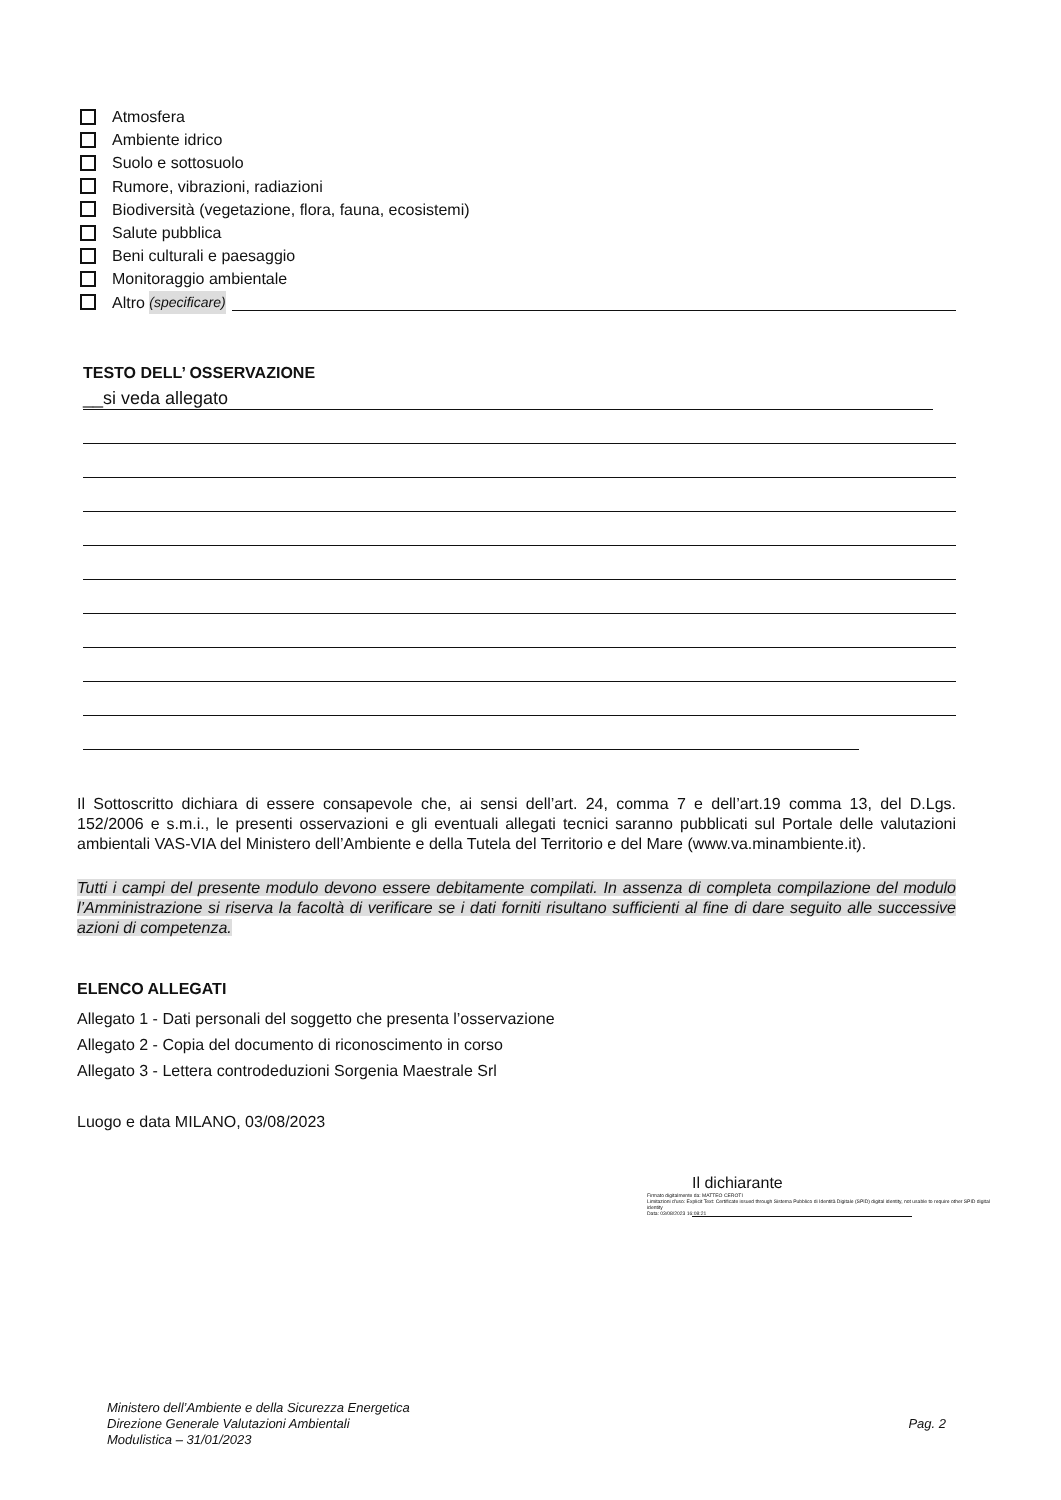Atmosfera
Ambiente idrico
Suolo e sottosuolo
Rumore, vibrazioni, radiazioni
Biodiversità (vegetazione, flora, fauna, ecosistemi)
Salute pubblica
Beni culturali e paesaggio
Monitoraggio ambientale
Altro (specificare)
TESTO DELL’ OSSERVAZIONE
__si veda allegato
Il Sottoscritto dichiara di essere consapevole che, ai sensi dell’art. 24, comma 7 e dell’art.19 comma 13, del D.Lgs. 152/2006 e s.m.i., le presenti osservazioni e gli eventuali allegati tecnici saranno pubblicati sul Portale delle valutazioni ambientali VAS-VIA del Ministero dell’Ambiente e della Tutela del Territorio e del Mare (www.va.minambiente.it).
Tutti i campi del presente modulo devono essere debitamente compilati. In assenza di completa compilazione del modulo l’Amministrazione si riserva la facoltà di verificare se i dati forniti risultano sufficienti al fine di dare seguito alle successive azioni di competenza.
ELENCO ALLEGATI
Allegato 1 - Dati personali del soggetto che presenta l’osservazione
Allegato 2 - Copia del documento di riconoscimento in corso
Allegato 3 - Lettera controdeduzioni Sorgenia Maestrale Srl
Luogo e data MILANO, 03/08/2023
Il dichiarante
Firmato digitalmente da: MATTEO CEROTI
Limitazioni d'uso: Explicit Text: Certificate issued through Sistema Pubblico di Identità Digitale (SPID) digital identity, not usable to require other SPID digital identity
Data: 03/08/2023 16:08:21
Ministero dell’Ambiente e della Sicurezza Energetica
Direzione Generale Valutazioni Ambientali
Modulistica – 31/01/2023
Pag. 2